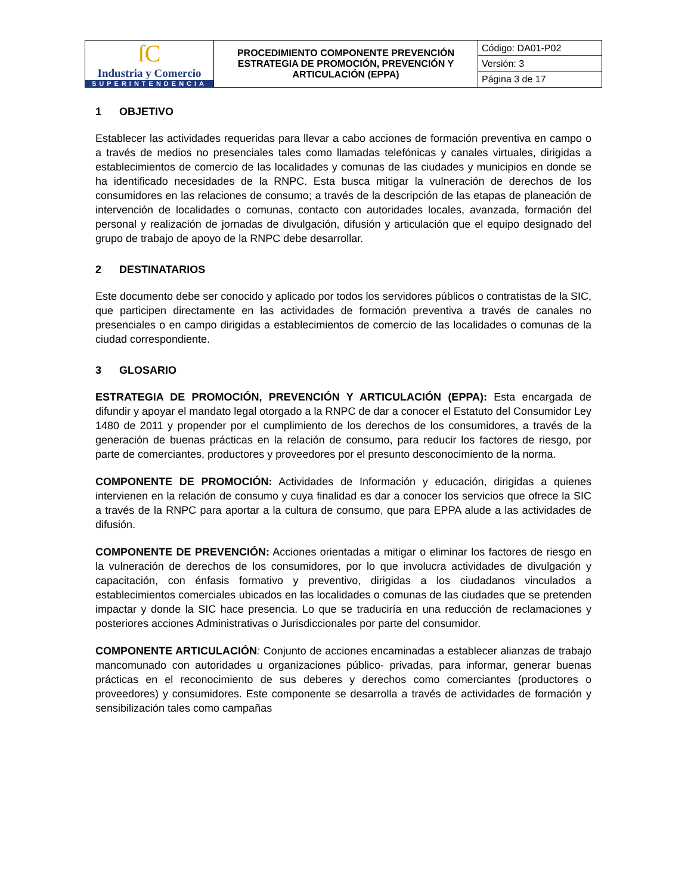| ſC Industria y Comercio SUPERINTENDENCIA | PROCEDIMIENTO COMPONENTE PREVENCIÓN ESTRATEGIA DE PROMOCIÓN, PREVENCIÓN Y ARTICULACIÓN (EPPA) | Código: DA01-P02 |
| | | Versión: 3 |
| | | Página 3 de 17 |
1 OBJETIVO
Establecer las actividades requeridas para llevar a cabo acciones de formación preventiva en campo o a través de medios no presenciales tales como llamadas telefónicas y canales virtuales, dirigidas a establecimientos de comercio de las localidades y comunas de las ciudades y municipios en donde se ha identificado necesidades de la RNPC. Esta busca mitigar la vulneración de derechos de los consumidores en las relaciones de consumo; a través de la descripción de las etapas de planeación de intervención de localidades o comunas, contacto con autoridades locales, avanzada, formación del personal y realización de jornadas de divulgación, difusión y articulación que el equipo designado del grupo de trabajo de apoyo de la RNPC debe desarrollar.
2 DESTINATARIOS
Este documento debe ser conocido y aplicado por todos los servidores públicos o contratistas de la SIC, que participen directamente en las actividades de formación preventiva a través de canales no presenciales o en campo dirigidas a establecimientos de comercio de las localidades o comunas de la ciudad correspondiente.
3 GLOSARIO
ESTRATEGIA DE PROMOCIÓN, PREVENCIÓN Y ARTICULACIÓN (EPPA): Esta encargada de difundir y apoyar el mandato legal otorgado a la RNPC de dar a conocer el Estatuto del Consumidor Ley 1480 de 2011 y propender por el cumplimiento de los derechos de los consumidores, a través de la generación de buenas prácticas en la relación de consumo, para reducir los factores de riesgo, por parte de comerciantes, productores y proveedores por el presunto desconocimiento de la norma.
COMPONENTE DE PROMOCIÓN: Actividades de Información y educación, dirigidas a quienes intervienen en la relación de consumo y cuya finalidad es dar a conocer los servicios que ofrece la SIC a través de la RNPC para aportar a la cultura de consumo, que para EPPA alude a las actividades de difusión.
COMPONENTE DE PREVENCIÓN: Acciones orientadas a mitigar o eliminar los factores de riesgo en la vulneración de derechos de los consumidores, por lo que involucra actividades de divulgación y capacitación, con énfasis formativo y preventivo, dirigidas a los ciudadanos vinculados a establecimientos comerciales ubicados en las localidades o comunas de las ciudades que se pretenden impactar y donde la SIC hace presencia. Lo que se traduciría en una reducción de reclamaciones y posteriores acciones Administrativas o Jurisdiccionales por parte del consumidor.
COMPONENTE ARTICULACIÓN: Conjunto de acciones encaminadas a establecer alianzas de trabajo mancomunado con autoridades u organizaciones público- privadas, para informar, generar buenas prácticas en el reconocimiento de sus deberes y derechos como comerciantes (productores o proveedores) y consumidores. Este componente se desarrolla a través de actividades de formación y sensibilización tales como campañas